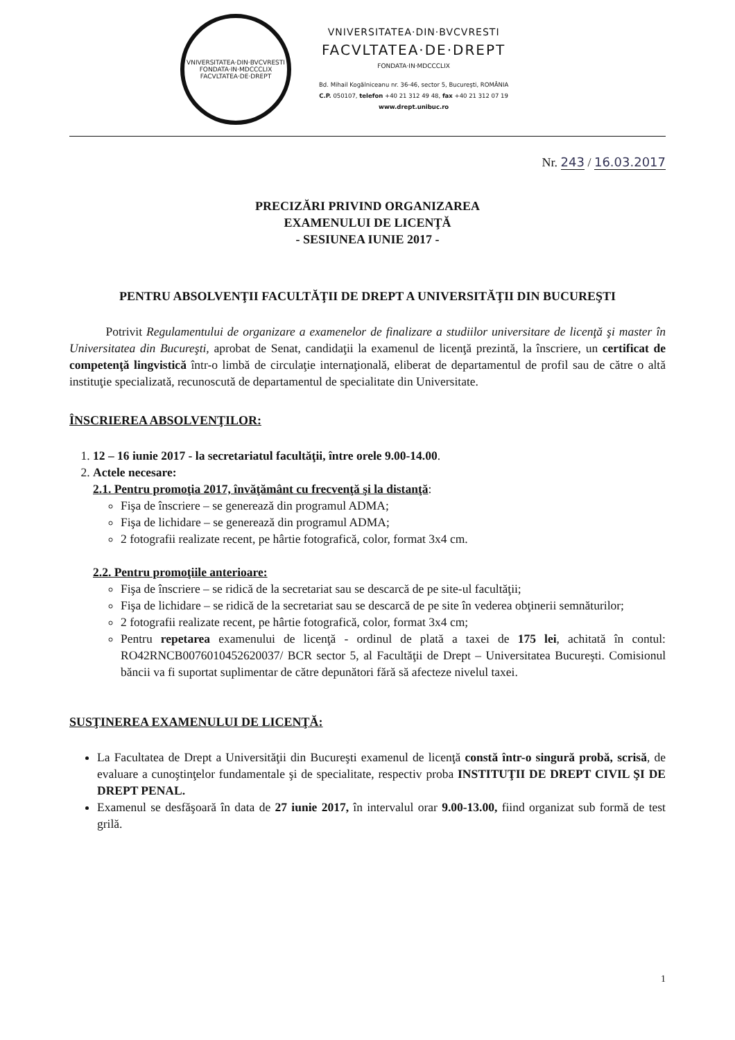VNIVERSITATEA·DIN·BVCVRESTI
FONDATA·IN·MDCCCLIX
FACVLTATEA·DE·DREPT
VNIVERSITATEA·DIN·BVCVRESTI
FACVLTATEA·DE·DREPT
FONDATA·IN·MDCCCLIX
Bd. Mihail Kogălniceanu nr. 36-46, sector 5, Bucureşti, ROMÂNIA
C.P. 050107, telefon +40 21 312 49 48, fax +40 21 312 07 19
www.drept.unibuc.ro
Nr. 243 / 16.03.2017
PRECIZĂRI PRIVIND ORGANIZAREA
EXAMENULUI DE LICENŢĂ
- SESIUNEA IUNIE 2017 -
PENTRU ABSOLVENŢII FACULTĂŢII DE DREPT A UNIVERSITĂŢII DIN BUCUREŞTI
   Potrivit Regulamentului de organizare a examenelor de finalizare a studiilor universitare de licenţă şi master în Universitatea din Bucureşti, aprobat de Senat, candidaţii la examenul de licenţă prezintă, la înscriere, un certificat de competenţă lingvistică într-o limbă de circulaţie internaţională, eliberat de departamentul de profil sau de către o altă instituţie specializată, recunoscută de departamentul de specialitate din Universitate.
ÎNSCRIEREA ABSOLVENŢILOR:
1. 12 – 16 iunie 2017 - la secretariatul facultăţii, între orele 9.00-14.00.
2. Actele necesare:
2.1. Pentru promoţia 2017, învăţământ cu frecvenţă şi la distanţă:
Fişa de înscriere – se generează din programul ADMA;
Fişa de lichidare – se generează din programul ADMA;
2 fotografii realizate recent, pe hârtie fotografică, color, format 3x4 cm.
2.2. Pentru promoţiile anterioare:
Fişa de înscriere – se ridică de la secretariat sau se descarcă de pe site-ul facultăţii;
Fişa de lichidare – se ridică de la secretariat sau se descarcă de pe site în vederea obţinerii semnăturilor;
2 fotografii realizate recent, pe hârtie fotografică, color, format 3x4 cm;
Pentru repetarea examenului de licenţă - ordinul de plată a taxei de 175 lei, achitată în contul: RO42RNCB0076010452620037/ BCR sector 5, al Facultăţii de Drept – Universitatea Bucureşti. Comisionul băncii va fi suportat suplimentar de către depunători fără să afecteze nivelul taxei.
SUSŢINEREA EXAMENULUI DE LICENŢĂ:
La Facultatea de Drept a Universităţii din Bucureşti examenul de licenţă constă într-o singură probă, scrisă, de evaluare a cunoştinţelor fundamentale şi de specialitate, respectiv proba INSTITUŢII DE DREPT CIVIL ŞI DE DREPT PENAL.
Examenul se desfăşoară în data de 27 iunie 2017, în intervalul orar 9.00-13.00, fiind organizat sub formă de test grilă.
1